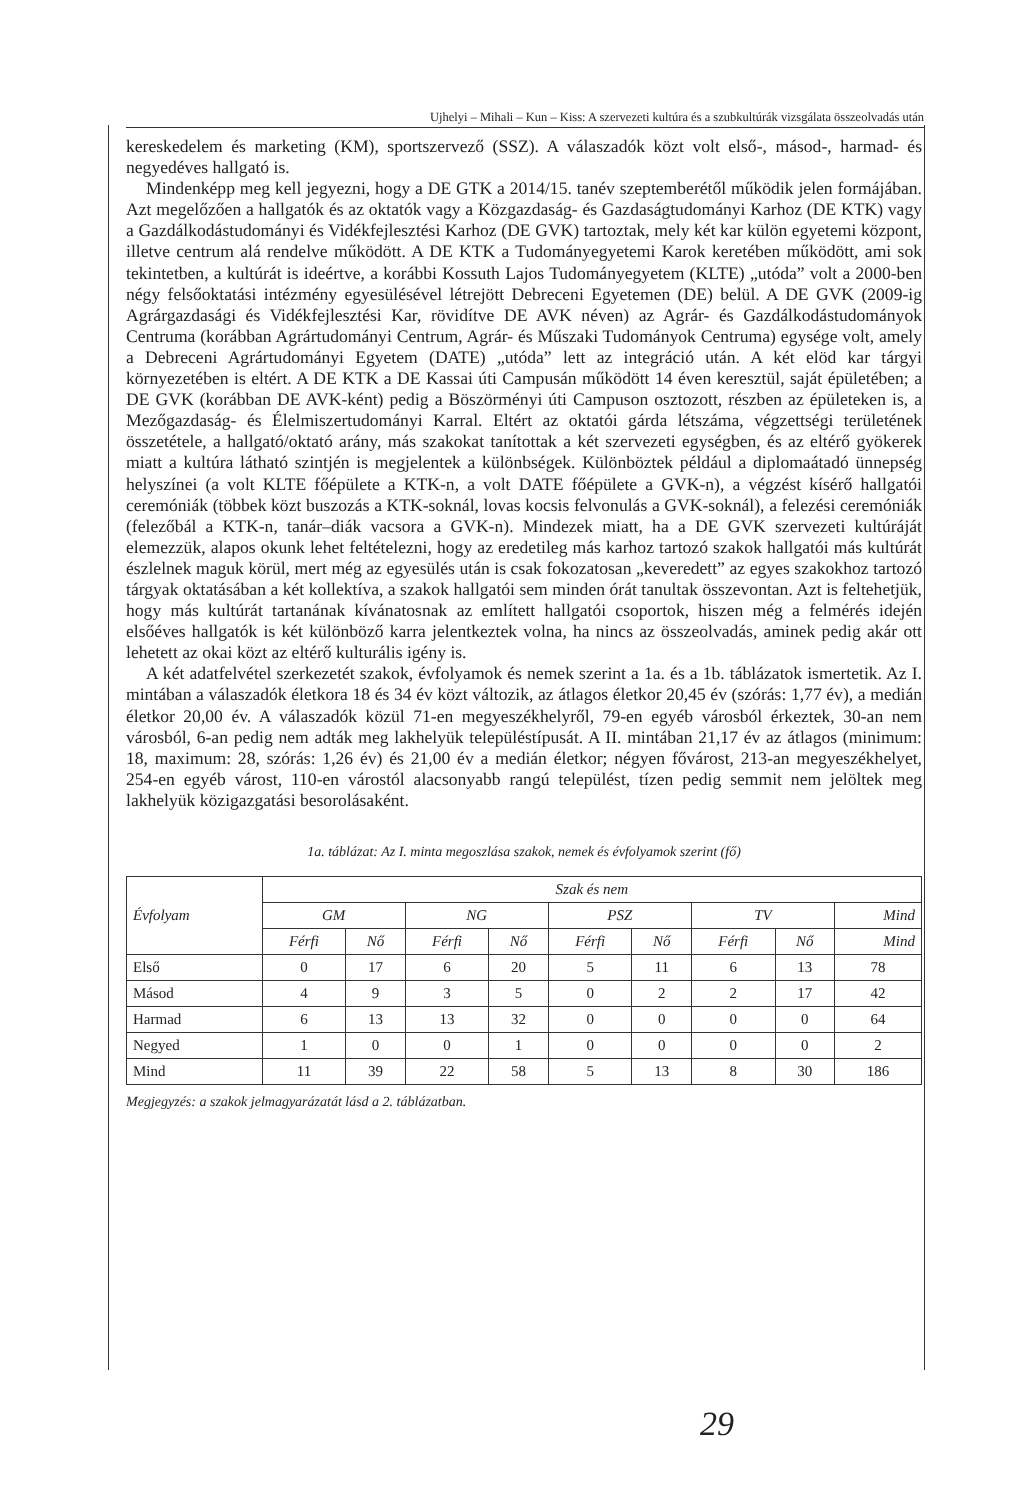Ujhelyi – Mihali – Kun – Kiss: A szervezeti kultúra és a szubkultúrák vizsgálata összeolvadás után
kereskedelem és marketing (KM), sportszervező (SSZ). A válaszadók közt volt első-, másod-, harmad- és negyedéves hallgató is.
Mindenképp meg kell jegyezni, hogy a DE GTK a 2014/15. tanév szeptemberétől működik jelen formájában. Azt megelőzően a hallgatók és az oktatók vagy a Közgazdaság- és Gazdaságtudományi Karhoz (DE KTK) vagy a Gazdálkodástudományi és Vidékfejlesztési Karhoz (DE GVK) tartoztak, mely két kar külön egyetemi központ, illetve centrum alá rendelve működött. A DE KTK a Tudományegyetemi Karok keretében működött, ami sok tekintetben, a kultúrát is ideértve, a korábbi Kossuth Lajos Tudományegyetem (KLTE) „utóda” volt a 2000-ben négy felsőoktatási intézmény egyesülésével létrejött Debreceni Egyetemen (DE) belül. A DE GVK (2009-ig Agrárgazdasági és Vidékfejlesztési Kar, rövidítve DE AVK néven) az Agrár- és Gazdálkodástudományok Centruma (korábban Agrártudományi Centrum, Agrár- és Műszaki Tudományok Centruma) egysége volt, amely a Debreceni Agrártudományi Egyetem (DATE) „utóda” lett az integráció után. A két elöd kar tárgyi környezetében is eltért. A DE KTK a DE Kassai úti Campusán működött 14 éven keresztül, saját épületében; a DE GVK (korábban DE AVK-ként) pedig a Böszörményi úti Campuson osztozott, részben az épületeken is, a Mezőgazdaság- és Élelmiszertudományi Karral. Eltért az oktatói gárda létszáma, végzettségi területének összetétele, a hallgató/oktató arány, más szakokat tanítottak a két szervezeti egységben, és az eltérő gyökerek miatt a kultúra látható szintjén is megjelentek a különbségek. Különböztek például a diplomaátadó ünnepség helyszínei (a volt KLTE főépülete a KTK-n, a volt DATE főépülete a GVK-n), a végzést kísérő hallgatói ceremóniák (többek közt buszozás a KTK-soknál, lovas kocsis felvonulás a GVK-soknál), a felezési ceremóniák (felezőbál a KTK-n, tanár–diák vacsora a GVK-n). Mindezek miatt, ha a DE GVK szervezeti kultúráját elemezzük, alapos okunk lehet feltételezni, hogy az eredetileg más karhoz tartozó szakok hallgatói más kultúrát észlelnek maguk körül, mert még az egyesülés után is csak fokozatosan „keveredett” az egyes szakokhoz tartozó tárgyak oktatásában a két kollektíva, a szakok hallgatói sem minden órát tanultak összevontan. Azt is feltehetjük, hogy más kultúrát tartanának kívánatosnak az említett hallgatói csoportok, hiszen még a felmérés idején elsőéves hallgatók is két különböző karra jelentkeztek volna, ha nincs az összeolvadás, aminek pedig akár ott lehetett az okai közt az eltérő kulturális igény is.
A két adatfelvétel szerkezetét szakok, évfolyamok és nemek szerint a 1a. és a 1b. táblázatok ismertetik. Az I. mintában a válaszadók életkora 18 és 34 év közt változik, az átlagos életkor 20,45 év (szórás: 1,77 év), a medián életkor 20,00 év. A válaszadók közül 71-en megyeszékhelyről, 79-en egyéb városból érkeztek, 30-an nem városból, 6-an pedig nem adták meg lakhelyük településtípusát. A II. mintában 21,17 év az átlagos (minimum: 18, maximum: 28, szórás: 1,26 év) és 21,00 év a medián életkor; négyen fővárost, 213-an megyeszékhelyet, 254-en egyéb várost, 110-en várostól alacsonyabb rangú települést, tízen pedig semmit nem jelöltek meg lakhelyük közigazgatási besorolásaként.
1a. táblázat: Az I. minta megoszlása szakok, nemek és évfolyamok szerint (fő)
| Évfolyam | Szak és nem | | | | | | | | |
| --- | --- | --- | --- | --- | --- | --- | --- | --- | --- |
| | GM | | NG | | PSZ | | TV | | Mind |
| | Férfi | Nő | Férfi | Nő | Férfi | Nő | Férfi | Nő | Mind |
| Első | 0 | 17 | 6 | 20 | 5 | 11 | 6 | 13 | 78 |
| Másod | 4 | 9 | 3 | 5 | 0 | 2 | 2 | 17 | 42 |
| Harmad | 6 | 13 | 13 | 32 | 0 | 0 | 0 | 0 | 64 |
| Negyed | 1 | 0 | 0 | 1 | 0 | 0 | 0 | 0 | 2 |
| Mind | 11 | 39 | 22 | 58 | 5 | 13 | 8 | 30 | 186 |
Megjegyzés: a szakok jelmagyarázatát lásd a 2. táblázatban.
29